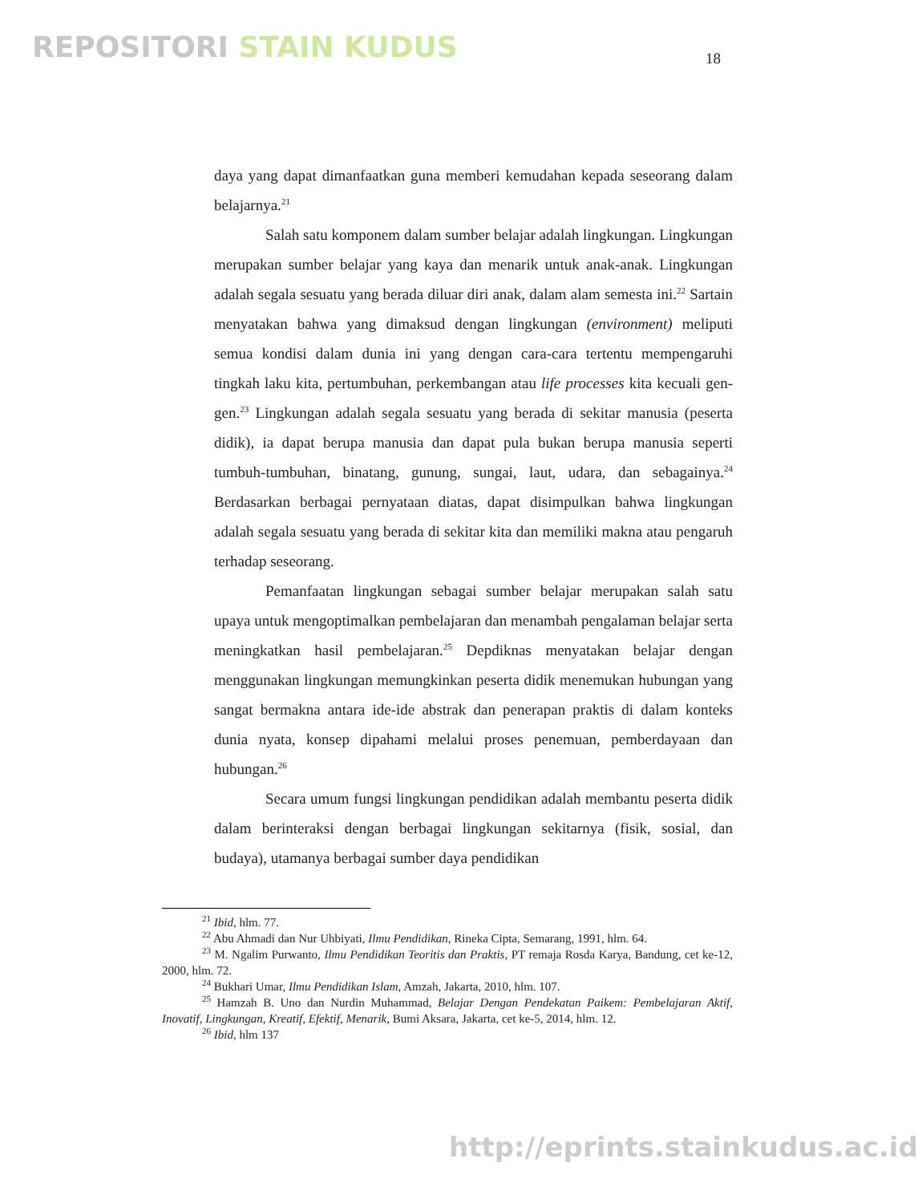REPOSITORI STAIN KUDUS 18
daya yang dapat dimanfaatkan guna memberi kemudahan kepada seseorang dalam belajarnya.<sup>21</sup>
Salah satu komponem dalam sumber belajar adalah lingkungan. Lingkungan merupakan sumber belajar yang kaya dan menarik untuk anak-anak. Lingkungan adalah segala sesuatu yang berada diluar diri anak, dalam alam semesta ini.<sup>22</sup> Sartain menyatakan bahwa yang dimaksud dengan lingkungan (environment) meliputi semua kondisi dalam dunia ini yang dengan cara-cara tertentu mempengaruhi tingkah laku kita, pertumbuhan, perkembangan atau life processes kita kecuali gen-gen.<sup>23</sup> Lingkungan adalah segala sesuatu yang berada di sekitar manusia (peserta didik), ia dapat berupa manusia dan dapat pula bukan berupa manusia seperti tumbuh-tumbuhan, binatang, gunung, sungai, laut, udara, dan sebagainya.<sup>24</sup> Berdasarkan berbagai pernyataan diatas, dapat disimpulkan bahwa lingkungan adalah segala sesuatu yang berada di sekitar kita dan memiliki makna atau pengaruh terhadap seseorang.
Pemanfaatan lingkungan sebagai sumber belajar merupakan salah satu upaya untuk mengoptimalkan pembelajaran dan menambah pengalaman belajar serta meningkatkan hasil pembelajaran.<sup>25</sup> Depdiknas menyatakan belajar dengan menggunakan lingkungan memungkinkan peserta didik menemukan hubungan yang sangat bermakna antara ide-ide abstrak dan penerapan praktis di dalam konteks dunia nyata, konsep dipahami melalui proses penemuan, pemberdayaan dan hubungan.<sup>26</sup>
Secara umum fungsi lingkungan pendidikan adalah membantu peserta didik dalam berinteraksi dengan berbagai lingkungan sekitarnya (fisik, sosial, dan budaya), utamanya berbagai sumber daya pendidikan
<sup>21</sup> Ibid, hlm. 77.
<sup>22</sup> Abu Ahmadi dan Nur Uhbiyati, Ilmu Pendidikan, Rineka Cipta, Semarang, 1991, hlm. 64.
<sup>23</sup> M. Ngalim Purwanto, Ilmu Pendidikan Teoritis dan Praktis, PT remaja Rosda Karya, Bandung, cet ke-12, 2000, hlm. 72.
<sup>24</sup> Bukhari Umar, Ilmu Pendidikan Islam, Amzah, Jakarta, 2010, hlm. 107.
<sup>25</sup> Hamzah B. Uno dan Nurdin Muhammad, Belajar Dengan Pendekatan Paikem: Pembelajaran Aktif, Inovatif, Lingkungan, Kreatif, Efektif, Menarik, Bumi Aksara, Jakarta, cet ke-5, 2014, hlm. 12.
<sup>26</sup> Ibid, hlm 137
http://eprints.stainkudus.ac.id